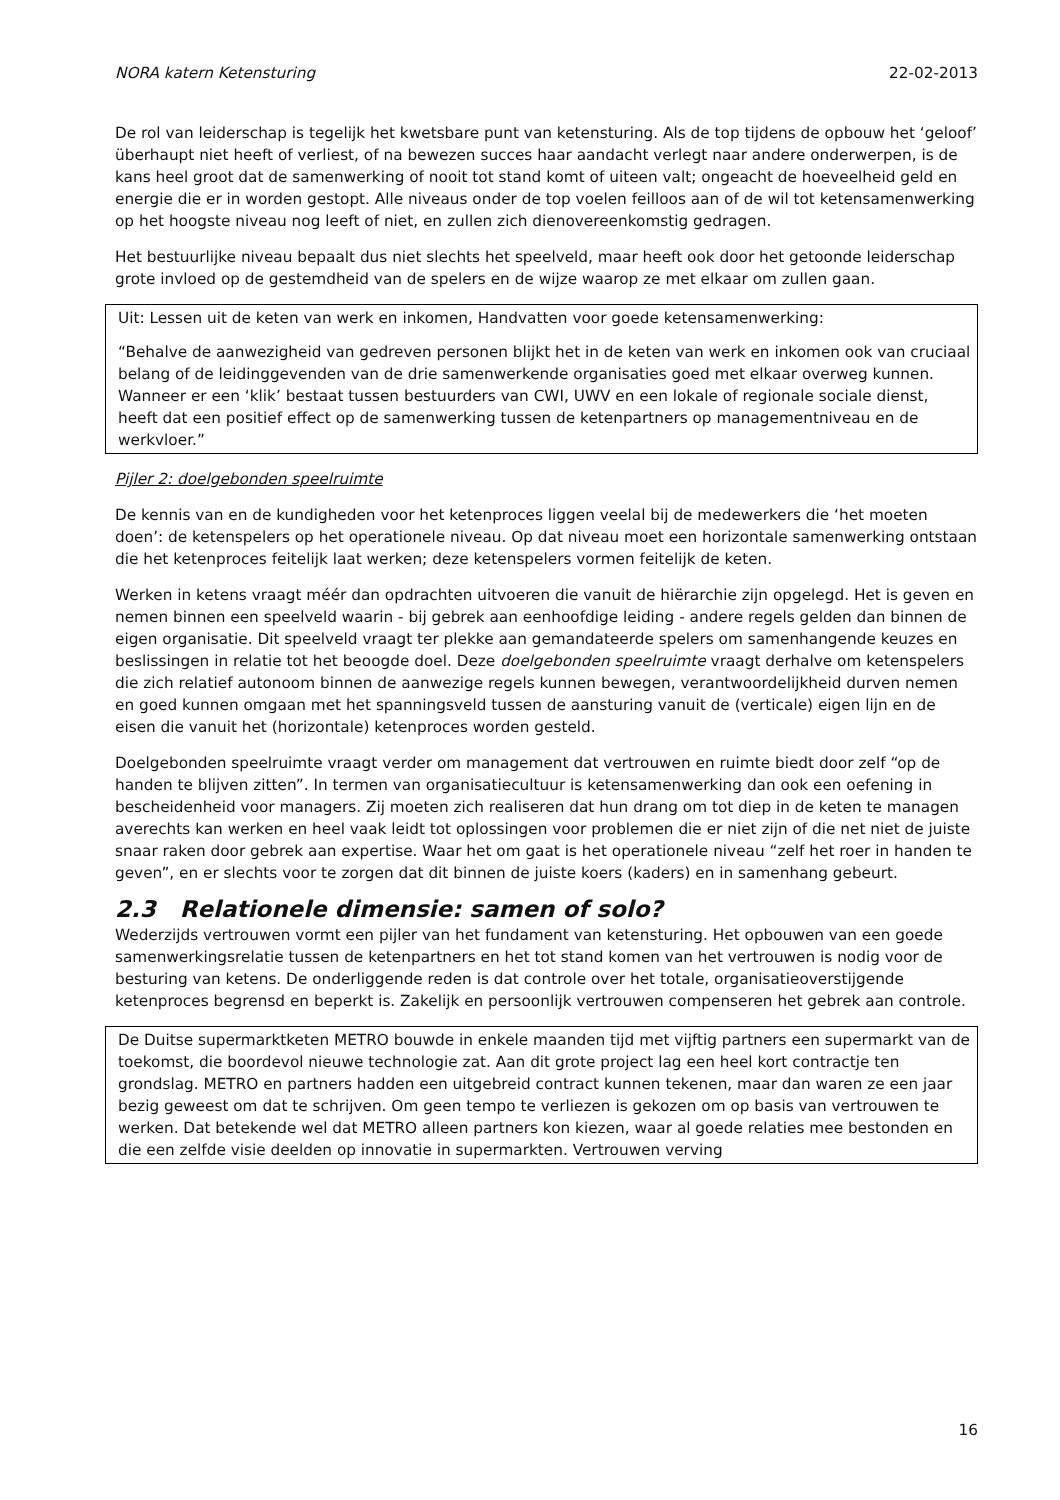NORA katern Ketensturing 22-02-2013
De rol van leiderschap is tegelijk het kwetsbare punt van ketensturing. Als de top tijdens de opbouw het ‘geloof’ überhaupt niet heeft of verliest, of na bewezen succes haar aandacht verlegt naar andere onderwerpen, is de kans heel groot dat de samenwerking of nooit tot stand komt of uiteen valt; ongeacht de hoeveelheid geld en energie die er in worden gestopt. Alle niveaus onder de top voelen feilloos aan of de wil tot ketensamenwerking op het hoogste niveau nog leeft of niet, en zullen zich dienovereenkomstig gedragen.
Het bestuurlijke niveau bepaalt dus niet slechts het speelveld, maar heeft ook door het getoonde leiderschap grote invloed op de gestemdheid van de spelers en de wijze waarop ze met elkaar om zullen gaan.
Uit: Lessen uit de keten van werk en inkomen, Handvatten voor goede ketensamenwerking:
“Behalve de aanwezigheid van gedreven personen blijkt het in de keten van werk en inkomen ook van cruciaal belang of de leidinggevenden van de drie samenwerkende organisaties goed met elkaar overweg kunnen. Wanneer er een ‘klik’ bestaat tussen bestuurders van CWI, UWV en een lokale of regionale sociale dienst, heeft dat een positief effect op de samenwerking tussen de ketenpartners op managementniveau en de werkvloer.”
Pijler 2: doelgebonden speelruimte
De kennis van en de kundigheden voor het ketenproces liggen veelal bij de medewerkers die ‘het moeten doen’: de ketenspelers op het operationele niveau. Op dat niveau moet een horizontale samenwerking ontstaan die het ketenproces feitelijk laat werken; deze ketenspelers vormen feitelijk de keten.
Werken in ketens vraagt méér dan opdrachten uitvoeren die vanuit de hiërarchie zijn opgelegd. Het is geven en nemen binnen een speelveld waarin - bij gebrek aan eenhoofdige leiding - andere regels gelden dan binnen de eigen organisatie. Dit speelveld vraagt ter plekke aan gemandateerde spelers om samenhangende keuzes en beslissingen in relatie tot het beoogde doel. Deze doelgebonden speelruimte vraagt derhalve om ketenspelers die zich relatief autonoom binnen de aanwezige regels kunnen bewegen, verantwoordelijkheid durven nemen en goed kunnen omgaan met het spanningsveld tussen de aansturing vanuit de (verticale) eigen lijn en de eisen die vanuit het (horizontale) ketenproces worden gesteld.
Doelgebonden speelruimte vraagt verder om management dat vertrouwen en ruimte biedt door zelf “op de handen te blijven zitten”. In termen van organisatiecultuur is ketensamenwerking dan ook een oefening in bescheidenheid voor managers. Zij moeten zich realiseren dat hun drang om tot diep in de keten te managen averechts kan werken en heel vaak leidt tot oplossingen voor problemen die er niet zijn of die net niet de juiste snaar raken door gebrek aan expertise. Waar het om gaat is het operationele niveau “zelf het roer in handen te geven”, en er slechts voor te zorgen dat dit binnen de juiste koers (kaders) en in samenhang gebeurt.
2.3 Relationele dimensie: samen of solo?
Wederzijds vertrouwen vormt een pijler van het fundament van ketensturing. Het opbouwen van een goede samenwerkingsrelatie tussen de ketenpartners en het tot stand komen van het vertrouwen is nodig voor de besturing van ketens. De onderliggende reden is dat controle over het totale, organisatieoverstijgende ketenproces begrensd en beperkt is. Zakelijk en persoonlijk vertrouwen compenseren het gebrek aan controle.
De Duitse supermarktketen METRO bouwde in enkele maanden tijd met vijftig partners een supermarkt van de toekomst, die boordevol nieuwe technologie zat. Aan dit grote project lag een heel kort contractje ten grondslag. METRO en partners hadden een uitgebreid contract kunnen tekenen, maar dan waren ze een jaar bezig geweest om dat te schrijven. Om geen tempo te verliezen is gekozen om op basis van vertrouwen te werken. Dat betekende wel dat METRO alleen partners kon kiezen, waar al goede relaties mee bestonden en die een zelfde visie deelden op innovatie in supermarkten. Vertrouwen verving
16